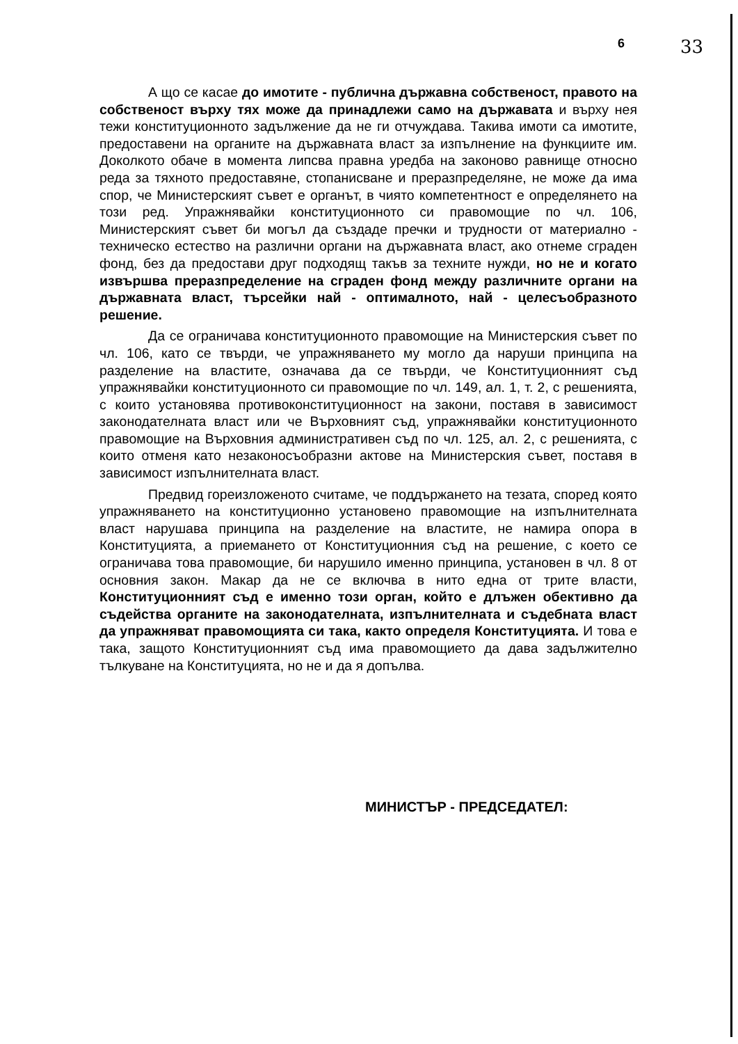6 33
А що се касае до имотите - публична държавна собственост, правото на собственост върху тях може да принадлежи само на държавата и върху нея тежи конституционното задължение да не ги отчуждава. Такива имоти са имотите, предоставени на органите на държавната власт за изпълнение на функциите им. Доколкото обаче в момента липсва правна уредба на законово равнище относно реда за тяхното предоставяне, стопанисване и преразпределяне, не може да има спор, че Министерският съвет е органът, в чиято компетентност е определянето на този ред. Упражнявайки конституционното си правомощие по чл. 106, Министерският съвет би могъл да създаде пречки и трудности от материално - техническо естество на различни органи на държавната власт, ако отнеме сграден фонд, без да предостави друг подходящ такъв за техните нужди, но не и когато извършва преразпределение на сграден фонд между различните органи на държавната власт, търсейки най - оптималното, най - целесъобразното решение.
Да се ограничава конституционното правомощие на Министерския съвет по чл. 106, като се твърди, че упражняването му могло да наруши принципа на разделение на властите, означава да се твърди, че Конституционният съд упражнявайки конституционното си правомощие по чл. 149, ал. 1, т. 2, с решенията, с които установява противоконституционност на закони, поставя в зависимост законодателната власт или че Върховният съд, упражнявайки конституционното правомощие на Върховния административен съд по чл. 125, ал. 2, с решенията, с които отменя като незаконосъобразни актове на Министерския съвет, поставя в зависимост изпълнителната власт.
Предвид гореизложеното считаме, че поддържането на тезата, според която упражняването на конституционно установено правомощие на изпълнителната власт нарушава принципа на разделение на властите, не намира опора в Конституцията, а приемането от Конституционния съд на решение, с което се ограничава това правомощие, би нарушило именно принципа, установен в чл. 8 от основния закон. Макар да не се включва в нито една от трите власти, Конституционният съд е именно този орган, който е длъжен обективно да съдейства органите на законодателната, изпълнителната и съдебната власт да упражняват правомощията си така, както определя Конституцията. И това е така, защото Конституционният съд има правомощието да дава задължително тълкуване на Конституцията, но не и да я допълва.
МИНИСТЪР - ПРЕДСЕДАТЕЛ: